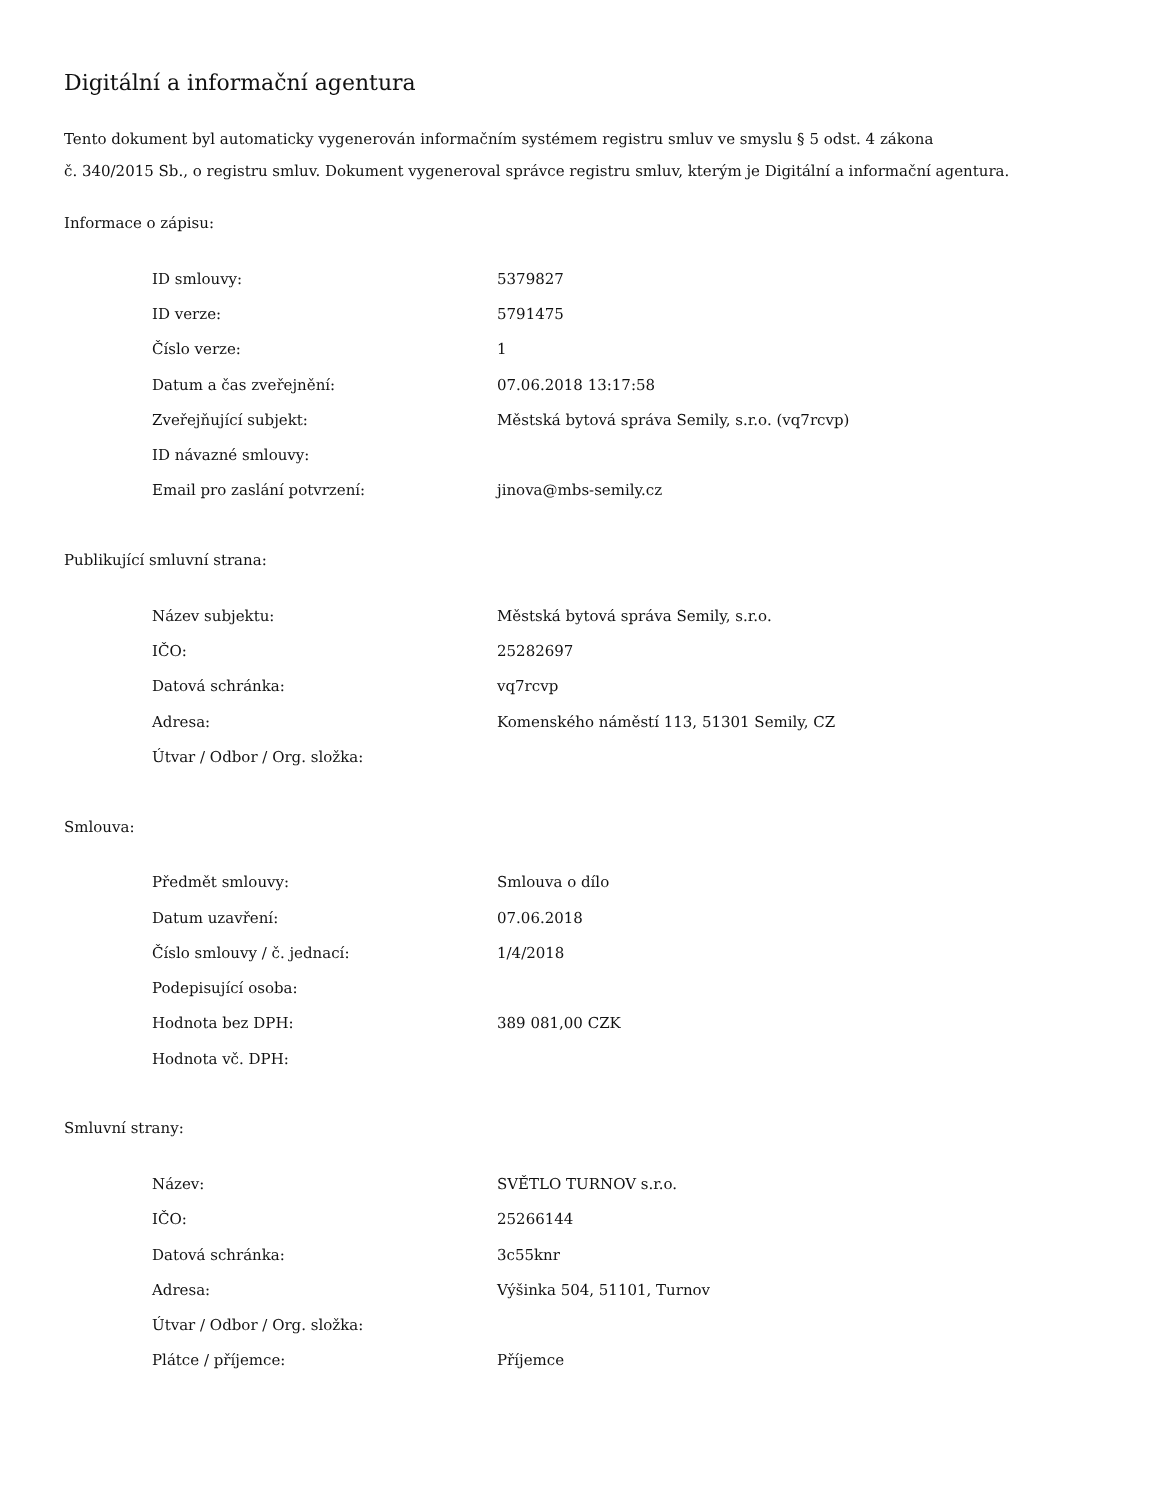Digitální a informační agentura
Tento dokument byl automaticky vygenerován informačním systémem registru smluv ve smyslu § 5 odst. 4 zákona
č. 340/2015 Sb., o registru smluv. Dokument vygeneroval správce registru smluv, kterým je Digitální a informační agentura.
Informace o zápisu:
| ID smlouvy: | 5379827 |
| ID verze: | 5791475 |
| Číslo verze: | 1 |
| Datum a čas zveřejnění: | 07.06.2018 13:17:58 |
| Zveřejňující subjekt: | Městská bytová správa Semily, s.r.o. (vq7rcvp) |
| ID návazné smlouvy: | |
| Email pro zaslání potvrzení: | jinova@mbs-semily.cz |
Publikující smluvní strana:
| Název subjektu: | Městská bytová správa Semily, s.r.o. |
| IČO: | 25282697 |
| Datová schránka: | vq7rcvp |
| Adresa: | Komenského náměstí 113, 51301 Semily, CZ |
| Útvar / Odbor / Org. složka: | |
Smlouva:
| Předmět smlouvy: | Smlouva o dílo |
| Datum uzavření: | 07.06.2018 |
| Číslo smlouvy / č. jednací: | 1/4/2018 |
| Podepisující osoba: | |
| Hodnota bez DPH: | 389 081,00 CZK |
| Hodnota vč. DPH: | |
Smluvní strany:
| Název: | SVĚTLO TURNOV s.r.o. |
| IČO: | 25266144 |
| Datová schránka: | 3c55knr |
| Adresa: | Výšinka 504, 51101, Turnov |
| Útvar / Odbor / Org. složka: | |
| Plátce / příjemce: | Příjemce |